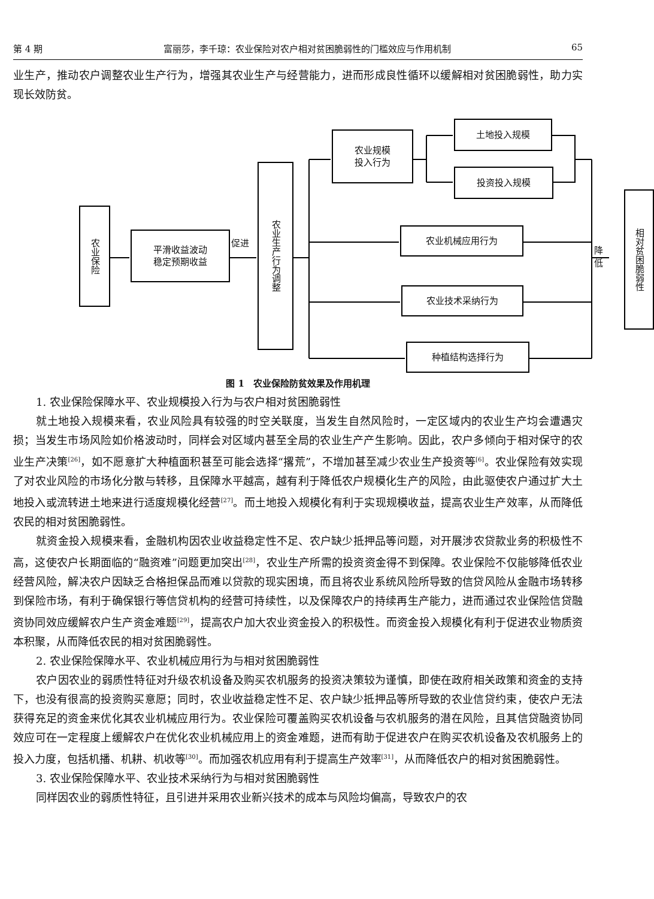第 4 期 富丽莎，李千琼：农业保险对农户相对贫困脆弱性的门槛效应与作用机制 65
业生产，推动农户调整农业生产行为，增强其农业生产与经营能力，进而形成良性循环以缓解相对贫困脆弱性，助力实现长效防贫。
农业保险
平滑收益波动
稳定预期收益
促进
农业生产行为调整
农业规模
投入行为
土地投入规模
投资投入规模
农业机械应用行为
农业技术采纳行为
种植结构选择行为
降低
相对贫困脆弱性
图 1　农业保险防贫效果及作用机理
1. 农业保险保障水平、农业规模投入行为与农户相对贫困脆弱性
就土地投入规模来看，农业风险具有较强的时空关联度，当发生自然风险时，一定区域内的农业生产均会遭遇灾损；当发生市场风险如价格波动时，同样会对区域内甚至全局的农业生产产生影响。因此，农户多倾向于相对保守的农业生产决策<sup>[26]</sup>，如不愿意扩大种植面积甚至可能会选择“撂荒”，不增加甚至减少农业生产投资等<sup>[6]</sup>。农业保险有效实现了对农业风险的市场化分散与转移，且保障水平越高，越有利于降低农户规模化生产的风险，由此驱使农户通过扩大土地投入或流转进土地来进行适度规模化经营<sup>[27]</sup>。而土地投入规模化有利于实现规模收益，提高农业生产效率，从而降低农民的相对贫困脆弱性。
就资金投入规模来看，金融机构因农业收益稳定性不足、农户缺少抵押品等问题，对开展涉农贷款业务的积极性不高，这使农户长期面临的“融资难”问题更加突出<sup>[28]</sup>，农业生产所需的投资资金得不到保障。农业保险不仅能够降低农业经营风险，解决农户因缺乏合格担保品而难以贷款的现实困境，而且将农业系统风险所导致的信贷风险从金融市场转移到保险市场，有利于确保银行等信贷机构的经营可持续性，以及保障农户的持续再生产能力，进而通过农业保险信贷融资协同效应缓解农户生产资金难题<sup>[29]</sup>，提高农户加大农业资金投入的积极性。而资金投入规模化有利于促进农业物质资本积聚，从而降低农民的相对贫困脆弱性。
2. 农业保险保障水平、农业机械应用行为与相对贫困脆弱性
农户因农业的弱质性特征对升级农机设备及购买农机服务的投资决策较为谨慎，即使在政府相关政策和资金的支持下，也没有很高的投资购买意愿；同时，农业收益稳定性不足、农户缺少抵押品等所导致的农业信贷约束，使农户无法获得充足的资金来优化其农业机械应用行为。农业保险可覆盖购买农机设备与农机服务的潜在风险，且其信贷融资协同效应可在一定程度上缓解农户在优化农业机械应用上的资金难题，进而有助于促进农户在购买农机设备及农机服务上的投入力度，包括机播、机耕、机收等<sup>[30]</sup>。而加强农机应用有利于提高生产效率<sup>[31]</sup>，从而降低农户的相对贫困脆弱性。
3. 农业保险保障水平、农业技术采纳行为与相对贫困脆弱性
同样因农业的弱质性特征，且引进并采用农业新兴技术的成本与风险均偏高，导致农户的农